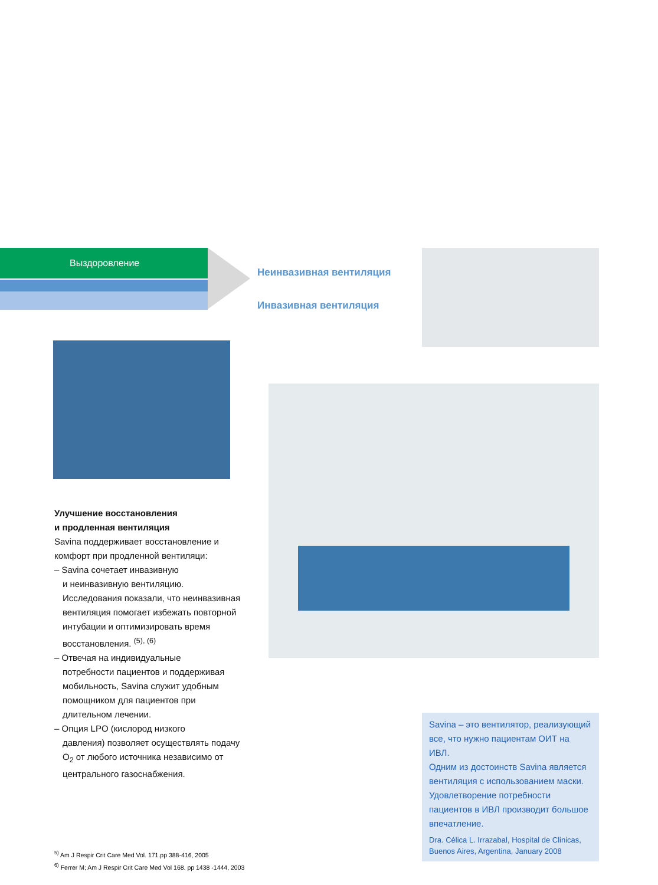Выздоровление
Неинвазивная вентиляция
Инвазивная вентиляция
Улучшение восстановления
и продленная вентиляция
Savina поддерживает восстановление и комфорт при продленной вентиляци:
– Savina сочетает инвазивную
и неинвазивную вентиляцию. Исследования показали, что неинвазивная вентиляция помогает избежать повторной интубации и оптимизировать время восстановления. <sup>(5), (6)</sup>
– Отвечая на индивидуальные
потребности пациентов и поддерживая мобильность, Savina служит удобным помощником для пациентов при длительном лечении.
– Опция LPO (кислород низкого
давления) позволяет осуществлять подачу O<sub>2</sub> от любого источника независимо от центрального газоснабжения.
<sup>5)</sup> Am J Respir Crit Care Med Vol. 171.pp 388-416, 2005
<sup>6)</sup> Ferrer M; Am J Respir Crit Care Med Vol 168. pp 1438 -1444, 2003
Savina – это вентилятор, реализующий все, что нужно пациентам ОИТ на ИВЛ.
Одним из достоинств Savina является вентиляция с использованием маски. Удовлетворение потребности пациентов в ИВЛ производит большое впечатление.
Dra. Célica L. Irrazabal, Hospital de Clinicas, Buenos Aires, Argentina, January 2008